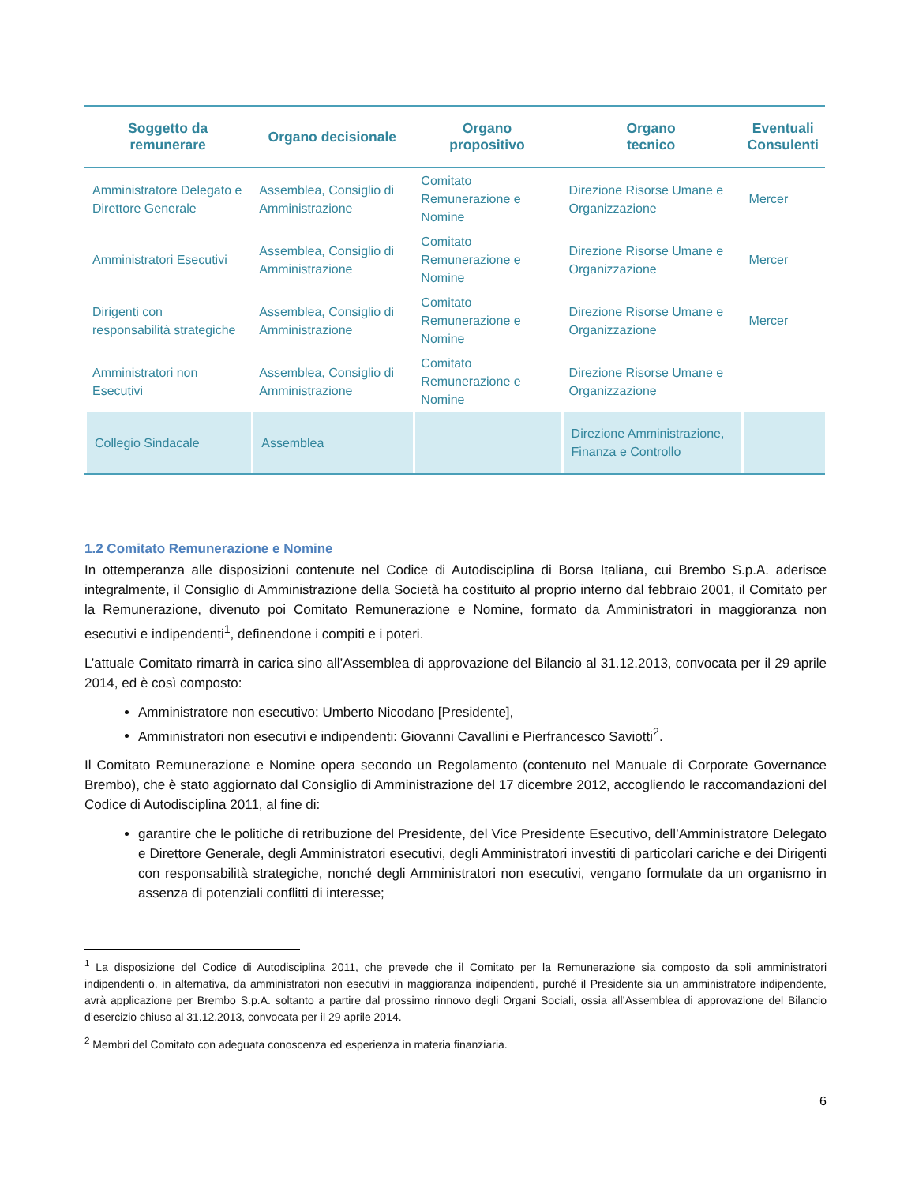| Soggetto da remunerare | Organo decisionale | Organo propositivo | Organo tecnico | Eventuali Consulenti |
| --- | --- | --- | --- | --- |
| Amministratore Delegato e Direttore Generale | Assemblea, Consiglio di Amministrazione | Comitato Remunerazione e Nomine | Direzione Risorse Umane e Organizzazione | Mercer |
| Amministratori Esecutivi | Assemblea, Consiglio di Amministrazione | Comitato Remunerazione e Nomine | Direzione Risorse Umane e Organizzazione | Mercer |
| Dirigenti con responsabilità strategiche | Assemblea, Consiglio di Amministrazione | Comitato Remunerazione e Nomine | Direzione Risorse Umane e Organizzazione | Mercer |
| Amministratori non Esecutivi | Assemblea, Consiglio di Amministrazione | Comitato Remunerazione e Nomine | Direzione Risorse Umane e Organizzazione | |
| Collegio Sindacale | Assemblea | | Direzione Amministrazione, Finanza e Controllo | |
1.2 Comitato Remunerazione e Nomine
In ottemperanza alle disposizioni contenute nel Codice di Autodisciplina di Borsa Italiana, cui Brembo S.p.A. aderisce integralmente, il Consiglio di Amministrazione della Società ha costituito al proprio interno dal febbraio 2001, il Comitato per la Remunerazione, divenuto poi Comitato Remunerazione e Nomine, formato da Amministratori in maggioranza non esecutivi e indipendenti<sup>1</sup>, definendone i compiti e i poteri.
L’attuale Comitato rimarrà in carica sino all’Assemblea di approvazione del Bilancio al 31.12.2013, convocata per il 29 aprile 2014, ed è così composto:
Amministratore non esecutivo: Umberto Nicodano [Presidente],
Amministratori non esecutivi e indipendenti: Giovanni Cavallini e Pierfrancesco Saviotti<sup>2</sup>.
Il Comitato Remunerazione e Nomine opera secondo un Regolamento (contenuto nel Manuale di Corporate Governance Brembo), che è stato aggiornato dal Consiglio di Amministrazione del 17 dicembre 2012, accogliendo le raccomandazioni del Codice di Autodisciplina 2011, al fine di:
garantire che le politiche di retribuzione del Presidente, del Vice Presidente Esecutivo, dell’Amministratore Delegato e Direttore Generale, degli Amministratori esecutivi, degli Amministratori investiti di particolari cariche e dei Dirigenti con responsabilità strategiche, nonché degli Amministratori non esecutivi, vengano formulate da un organismo in assenza di potenziali conflitti di interesse;
<sup>1</sup> La disposizione del Codice di Autodisciplina 2011, che prevede che il Comitato per la Remunerazione sia composto da soli amministratori indipendenti o, in alternativa, da amministratori non esecutivi in maggioranza indipendenti, purché il Presidente sia un amministratore indipendente, avrà applicazione per Brembo S.p.A. soltanto a partire dal prossimo rinnovo degli Organi Sociali, ossia all’Assemblea di approvazione del Bilancio d’esercizio chiuso al 31.12.2013, convocata per il 29 aprile 2014.
<sup>2</sup> Membri del Comitato con adeguata conoscenza ed esperienza in materia finanziaria.
6